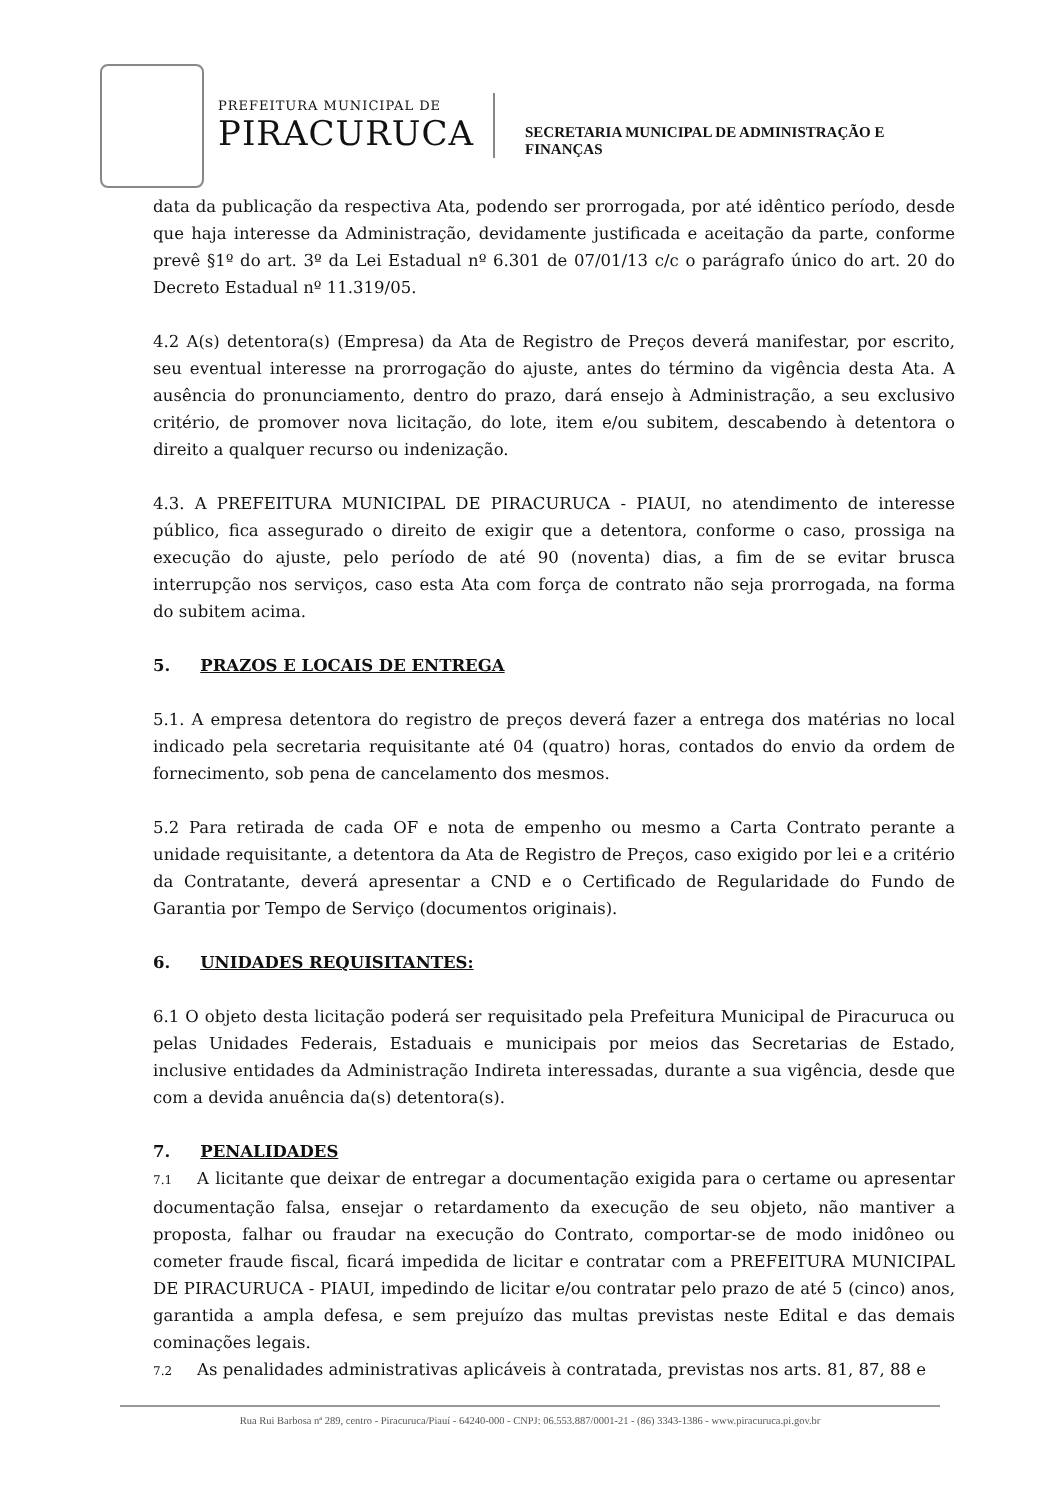PREFEITURA MUNICIPAL DE
PIRACURUCA
SECRETARIA MUNICIPAL DE ADMINISTRAÇÃO E
FINANÇAS
data da publicação da respectiva Ata, podendo ser prorrogada, por até idêntico período, desde que haja interesse da Administração, devidamente justificada e aceitação da parte, conforme prevê §1º do art. 3º da Lei Estadual nº 6.301 de 07/01/13 c/c o parágrafo único do art. 20 do Decreto Estadual nº 11.319/05.
4.2 A(s) detentora(s) (Empresa) da Ata de Registro de Preços deverá manifestar, por escrito, seu eventual interesse na prorrogação do ajuste, antes do término da vigência desta Ata. A ausência do pronunciamento, dentro do prazo, dará ensejo à Administração, a seu exclusivo critério, de promover nova licitação, do lote, item e/ou subitem, descabendo à detentora o direito a qualquer recurso ou indenização.
4.3. A PREFEITURA MUNICIPAL DE PIRACURUCA - PIAUI, no atendimento de interesse público, fica assegurado o direito de exigir que a detentora, conforme o caso, prossiga na execução do ajuste, pelo período de até 90 (noventa) dias, a fim de se evitar brusca interrupção nos serviços, caso esta Ata com força de contrato não seja prorrogada, na forma do subitem acima.
5. PRAZOS E LOCAIS DE ENTREGA
5.1. A empresa detentora do registro de preços deverá fazer a entrega dos matérias no local indicado pela secretaria requisitante até 04 (quatro) horas, contados do envio da ordem de fornecimento, sob pena de cancelamento dos mesmos.
5.2 Para retirada de cada OF e nota de empenho ou mesmo a Carta Contrato perante a unidade requisitante, a detentora da Ata de Registro de Preços, caso exigido por lei e a critério da Contratante, deverá apresentar a CND e o Certificado de Regularidade do Fundo de Garantia por Tempo de Serviço (documentos originais).
6. UNIDADES REQUISITANTES:
6.1 O objeto desta licitação poderá ser requisitado pela Prefeitura Municipal de Piracuruca ou pelas Unidades Federais, Estaduais e municipais por meios das Secretarias de Estado, inclusive entidades da Administração Indireta interessadas, durante a sua vigência, desde que com a devida anuência da(s) detentora(s).
7. PENALIDADES
7.1 A licitante que deixar de entregar a documentação exigida para o certame ou apresentar documentação falsa, ensejar o retardamento da execução de seu objeto, não mantiver a proposta, falhar ou fraudar na execução do Contrato, comportar-se de modo inidôneo ou cometer fraude fiscal, ficará impedida de licitar e contratar com a PREFEITURA MUNICIPAL DE PIRACURUCA - PIAUI, impedindo de licitar e/ou contratar pelo prazo de até 5 (cinco) anos, garantida a ampla defesa, e sem prejuízo das multas previstas neste Edital e das demais cominações legais.
7.2 As penalidades administrativas aplicáveis à contratada, previstas nos arts. 81, 87, 88 e
Rua Rui Barbosa nª 289, centro - Piracuruca/Piauí - 64240-000 - CNPJ: 06.553.887/0001-21 - (86) 3343-1386 - www.piracuruca.pi.gov.br